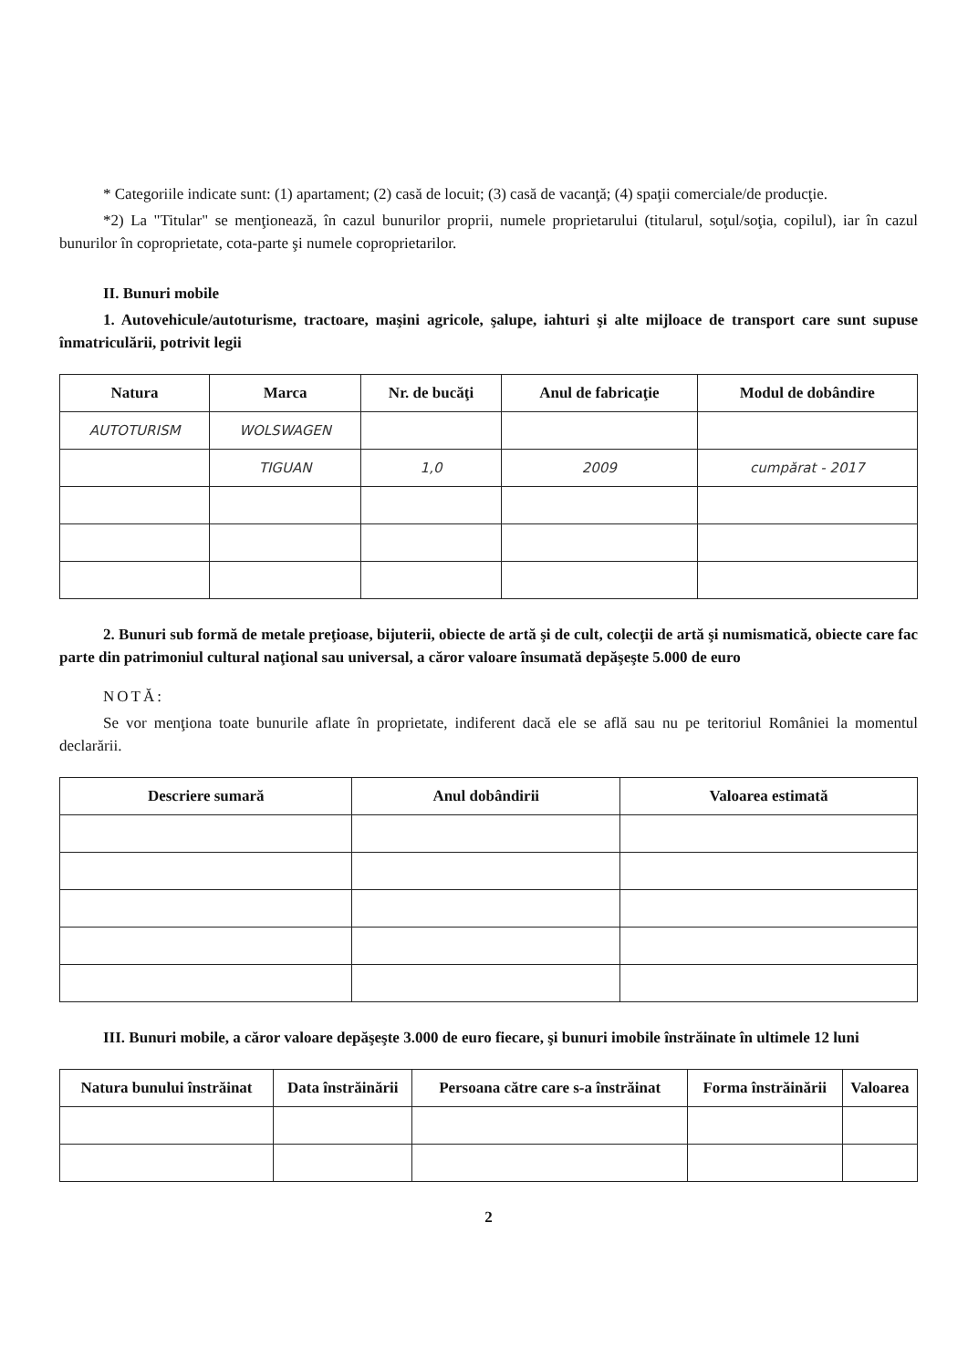* Categoriile indicate sunt: (1) apartament; (2) casă de locuit; (3) casă de vacanţă; (4) spaţii comerciale/de producţie.
*2) La "Titular" se menţionează, în cazul bunurilor proprii, numele proprietarului (titularul, soţul/soţia, copilul), iar în cazul bunurilor în coproprietate, cota-parte şi numele coproprietarilor.
II. Bunuri mobile
1. Autovehicule/autoturisme, tractoare, maşini agricole, şalupe, iahturi şi alte mijloace de transport care sunt supuse înmatriculării, potrivit legii
| Natura | Marca | Nr. de bucăţi | Anul de fabricaţie | Modul de dobândire |
| --- | --- | --- | --- | --- |
| AUTOTURISM | WOLSWAGEN | | | |
| | TIGUAN | 1,0 | 2009 | cumpărat - 2017 |
2. Bunuri sub formă de metale preţioase, bijuterii, obiecte de artă şi de cult, colecţii de artă şi numismatică, obiecte care fac parte din patrimoniul cultural naţional sau universal, a căror valoare însumată depăşeşte 5.000 de euro
NOTĂ:
Se vor menţiona toate bunurile aflate în proprietate, indiferent dacă ele se află sau nu pe teritoriul României la momentul declarării.
| Descriere sumară | Anul dobândirii | Valoarea estimată |
| --- | --- | --- |
III. Bunuri mobile, a căror valoare depăşeşte 3.000 de euro fiecare, şi bunuri imobile înstrăinate în ultimele 12 luni
| Natura bunului înstrăinat | Data înstrăinării | Persoana către care s-a înstrăinat | Forma înstrăinării | Valoarea |
| --- | --- | --- | --- | --- |
2